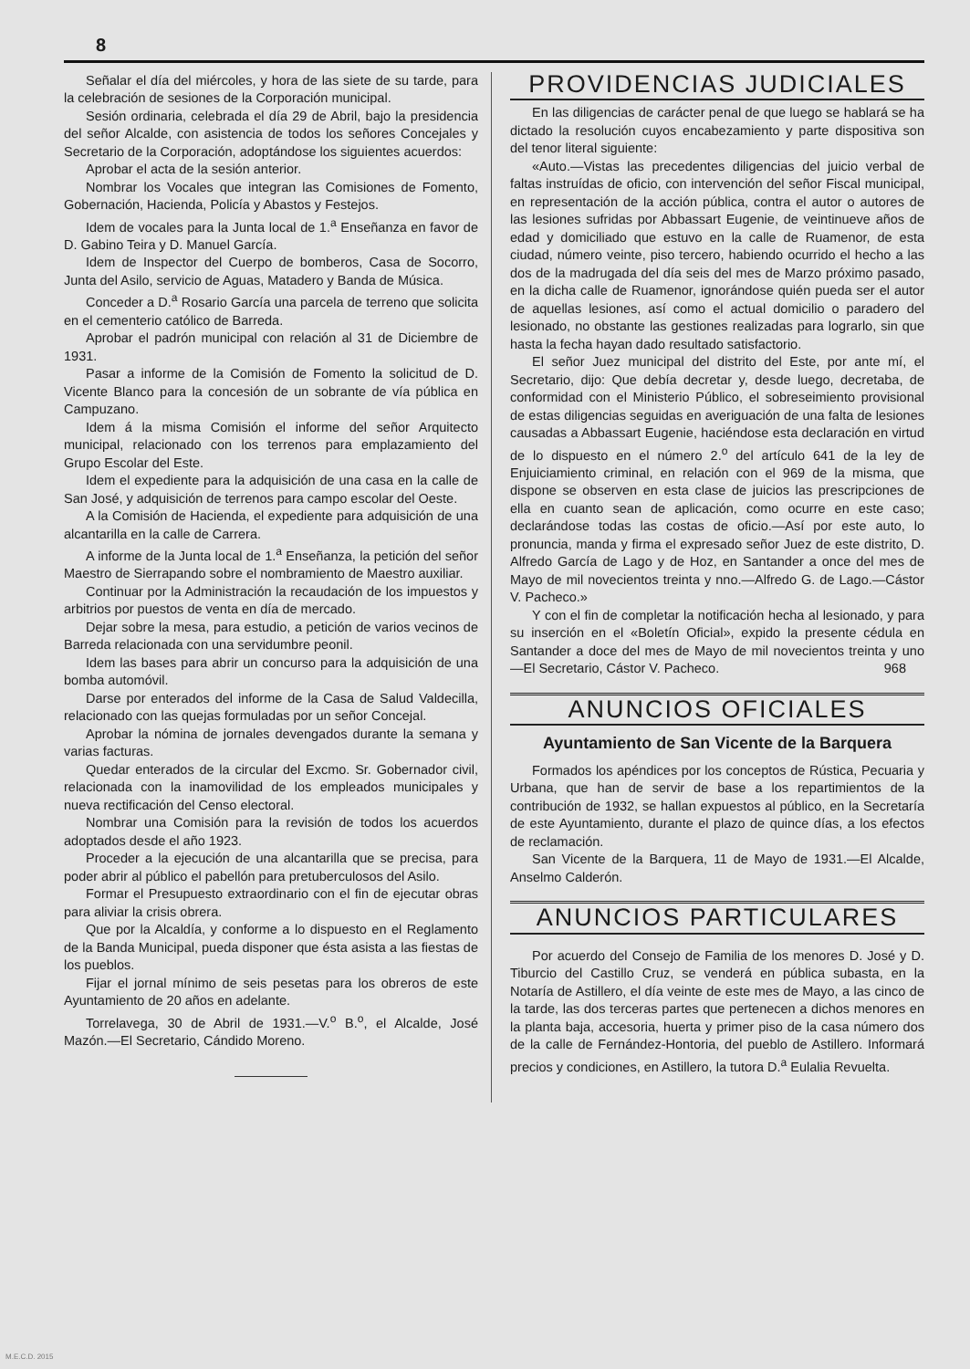8
Señalar el día del miércoles, y hora de las siete de su tarde, para la celebración de sesiones de la Corporación municipal.
Sesión ordinaria, celebrada el día 29 de Abril, bajo la presidencia del señor Alcalde, con asistencia de todos los señores Concejales y Secretario de la Corporación, adoptándose los siguientes acuerdos:
Aprobar el acta de la sesión anterior.
Nombrar los Vocales que integran las Comisiones de Fomento, Gobernación, Hacienda, Policía y Abastos y Festejos.
Idem de vocales para la Junta local de 1.<sup>a</sup> Enseñanza en favor de D. Gabino Teira y D. Manuel García.
Idem de Inspector del Cuerpo de bomberos, Casa de Socorro, Junta del Asilo, servicio de Aguas, Matadero y Banda de Música.
Conceder a D.<sup>a</sup> Rosario García una parcela de terreno que solicita en el cementerio católico de Barreda.
Aprobar el padrón municipal con relación al 31 de Diciembre de 1931.
Pasar a informe de la Comisión de Fomento la solicitud de D. Vicente Blanco para la concesión de un sobrante de vía pública en Campuzano.
Idem á la misma Comisión el informe del señor Arquitecto municipal, relacionado con los terrenos para emplazamiento del Grupo Escolar del Este.
Idem el expediente para la adquisición de una casa en la calle de San José, y adquisición de terrenos para campo escolar del Oeste.
A la Comisión de Hacienda, el expediente para adquisición de una alcantarilla en la calle de Carrera.
A informe de la Junta local de 1.<sup>a</sup> Enseñanza, la petición del señor Maestro de Sierrapando sobre el nombramiento de Maestro auxiliar.
Continuar por la Administración la recaudación de los impuestos y arbitrios por puestos de venta en día de mercado.
Dejar sobre la mesa, para estudio, a petición de varios vecinos de Barreda relacionada con una servidumbre peonil.
Idem las bases para abrir un concurso para la adquisición de una bomba automóvil.
Darse por enterados del informe de la Casa de Salud Valdecilla, relacionado con las quejas formuladas por un señor Concejal.
Aprobar la nómina de jornales devengados durante la semana y varias facturas.
Quedar enterados de la circular del Excmo. Sr. Gobernador civil, relacionada con la inamovilidad de los empleados municipales y nueva rectificación del Censo electoral.
Nombrar una Comisión para la revisión de todos los acuerdos adoptados desde el año 1923.
Proceder a la ejecución de una alcantarilla que se precisa, para poder abrir al público el pabellón para pretuberculosos del Asilo.
Formar el Presupuesto extraordinario con el fin de ejecutar obras para aliviar la crisis obrera.
Que por la Alcaldía, y conforme a lo dispuesto en el Reglamento de la Banda Municipal, pueda disponer que ésta asista a las fiestas de los pueblos.
Fijar el jornal mínimo de seis pesetas para los obreros de este Ayuntamiento de 20 años en adelante.
Torrelavega, 30 de Abril de 1931.—V.<sup>o</sup> B.<sup>o</sup>, el Alcalde, José Mazón.—El Secretario, Cándido Moreno.
PROVIDENCIAS JUDICIALES
En las diligencias de carácter penal de que luego se hablará se ha dictado la resolución cuyos encabezamiento y parte dispositiva son del tenor literal siguiente:
«Auto.—Vistas las precedentes diligencias del juicio verbal de faltas instruídas de oficio, con intervención del señor Fiscal municipal, en representación de la acción pública, contra el autor o autores de las lesiones sufridas por Abbassart Eugenie, de veintinueve años de edad y domiciliado que estuvo en la calle de Ruamenor, de esta ciudad, número veinte, piso tercero, habiendo ocurrido el hecho a las dos de la madrugada del día seis del mes de Marzo próximo pasado, en la dicha calle de Ruamenor, ignorándose quién pueda ser el autor de aquellas lesiones, así como el actual domicilio o paradero del lesionado, no obstante las gestiones realizadas para lograrlo, sin que hasta la fecha hayan dado resultado satisfactorio.
El señor Juez municipal del distrito del Este, por ante mí, el Secretario, dijo: Que debía decretar y, desde luego, decretaba, de conformidad con el Ministerio Público, el sobreseimiento provisional de estas diligencias seguidas en averiguación de una falta de lesiones causadas a Abbassart Eugenie, haciéndose esta declaración en virtud de lo dispuesto en el número 2.<sup>o</sup> del artículo 641 de la ley de Enjuiciamiento criminal, en relación con el 969 de la misma, que dispone se observen en esta clase de juicios las prescripciones de ella en cuanto sean de aplicación, como ocurre en este caso; declarándose todas las costas de oficio.—Así por este auto, lo pronuncia, manda y firma el expresado señor Juez de este distrito, D. Alfredo García de Lago y de Hoz, en Santander a once del mes de Mayo de mil novecientos treinta y nno.—Alfredo G. de Lago.—Cástor V. Pacheco.»
Y con el fin de completar la notificación hecha al lesionado, y para su inserción en el «Boletín Oficial», expido la presente cédula en Santander a doce del mes de Mayo de mil novecientos treinta y uno —El Secretario, Cástor V. Pacheco. 968
ANUNCIOS OFICIALES
Ayuntamiento de San Vicente de la Barquera
Formados los apéndices por los conceptos de Rústica, Pecuaria y Urbana, que han de servir de base a los repartimientos de la contribución de 1932, se hallan expuestos al público, en la Secretaría de este Ayuntamiento, durante el plazo de quince días, a los efectos de reclamación.
San Vicente de la Barquera, 11 de Mayo de 1931.—El Alcalde, Anselmo Calderón.
ANUNCIOS PARTICULARES
Por acuerdo del Consejo de Familia de los menores D. José y D. Tiburcio del Castillo Cruz, se venderá en pública subasta, en la Notaría de Astillero, el día veinte de este mes de Mayo, a las cinco de la tarde, las dos terceras partes que pertenecen a dichos menores en la planta baja, accesoria, huerta y primer piso de la casa número dos de la calle de Fernández-Hontoria, del pueblo de Astillero. Informará precios y condiciones, en Astillero, la tutora D.<sup>a</sup> Eulalia Revuelta.
M.E.C.D. 2015